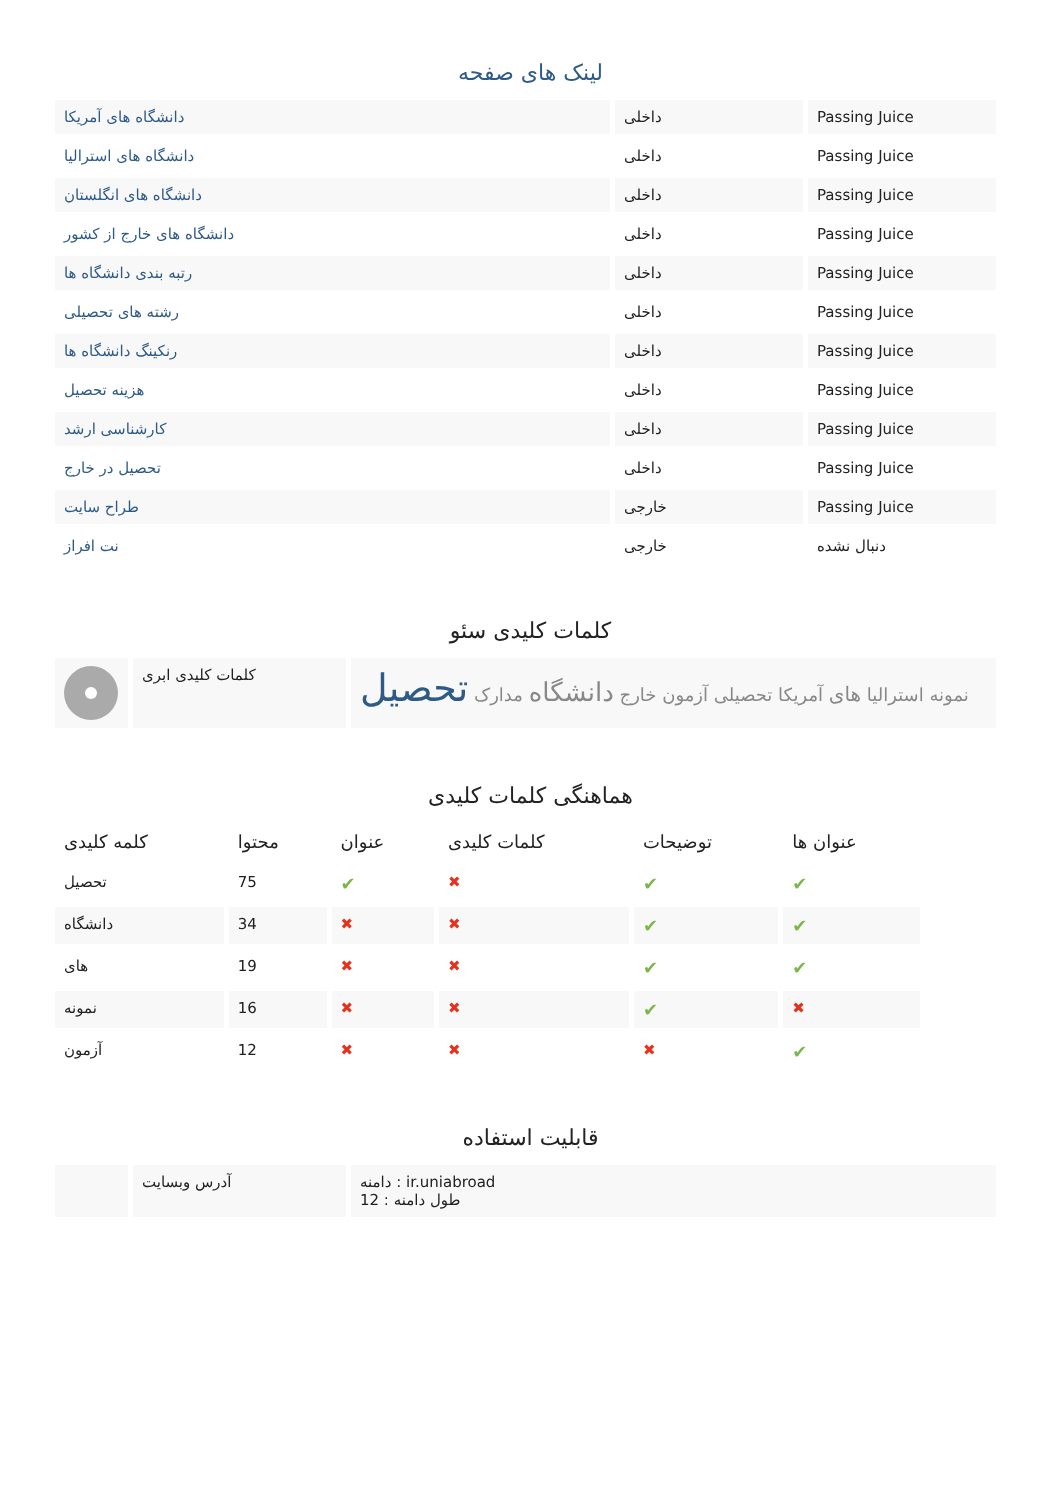لینک های صفحه
| دانشگاه های آمریکا | داخلی | Passing Juice |
| دانشگاه های استرالیا | داخلی | Passing Juice |
| دانشگاه های انگلستان | داخلی | Passing Juice |
| دانشگاه های خارج از کشور | داخلی | Passing Juice |
| رتبه بندی دانشگاه ها | داخلی | Passing Juice |
| رشته های تحصیلی | داخلی | Passing Juice |
| رنکینگ دانشگاه ها | داخلی | Passing Juice |
| هزینه تحصیل | داخلی | Passing Juice |
| کارشناسی ارشد | داخلی | Passing Juice |
| تحصیل در خارج | داخلی | Passing Juice |
| طراح سایت | خارجی | Passing Juice |
| نت افراز | خارجی | دنبال نشده |
کلمات کلیدی سئو
| | کلمات کلیدی ابری | نمونه استرالیا های آمریکا تحصیلی آزمون خارج دانشگاه مدارک تحصیل |
هماهنگی کلمات کلیدی
| کلمه کلیدی | محتوا | عنوان | کلمات کلیدی | توضیحات | عنوان ها |
| --- | --- | --- | --- | --- | --- |
| تحصیل | 75 | ✔ | ✖ | ✔ | ✔ |
| دانشگاه | 34 | ✖ | ✖ | ✔ | ✔ |
| های | 19 | ✖ | ✖ | ✔ | ✔ |
| نمونه | 16 | ✖ | ✖ | ✔ | ✖ |
| آزمون | 12 | ✖ | ✖ | ✖ | ✔ |
قابلیت استفاده
| | آدرس وبسایت | دامنه : ir.uniabroad طول دامنه : 12 |